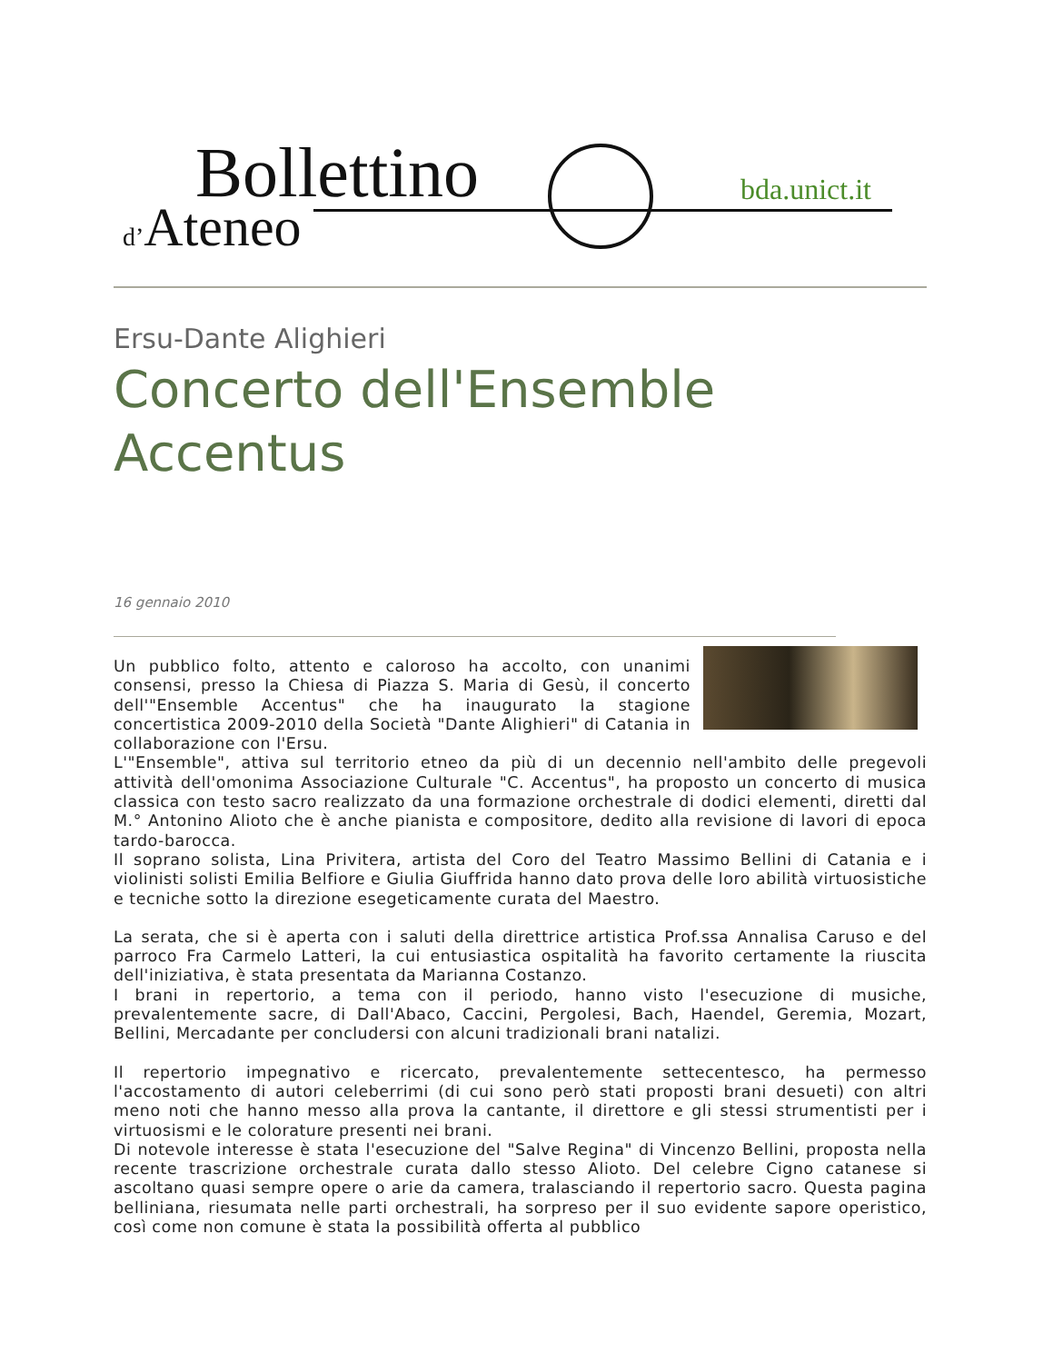Bollettino
d’Ateneo
bda.unict.it
Ersu-Dante Alighieri
Concerto dell'Ensemble Accentus
16 gennaio 2010
Un pubblico folto, attento e caloroso ha accolto, con unanimi consensi, presso la Chiesa di Piazza S. Maria di Gesù, il concerto dell'"Ensemble Accentus" che ha inaugurato la stagione concertistica 2009-2010 della Società "Dante Alighieri" di Catania in collaborazione con l'Ersu.
L'"Ensemble", attiva sul territorio etneo da più di un decennio nell'ambito delle pregevoli attività dell'omonima Associazione Culturale "C. Accentus", ha proposto un concerto di musica classica con testo sacro realizzato da una formazione orchestrale di dodici elementi, diretti dal M.° Antonino Alioto che è anche pianista e compositore, dedito alla revisione di lavori di epoca tardo-barocca.
Il soprano solista, Lina Privitera, artista del Coro del Teatro Massimo Bellini di Catania e i violinisti solisti Emilia Belfiore e Giulia Giuffrida hanno dato prova delle loro abilità virtuosistiche e tecniche sotto la direzione esegeticamente curata del Maestro.
La serata, che si è aperta con i saluti della direttrice artistica Prof.ssa Annalisa Caruso e del parroco Fra Carmelo Latteri, la cui entusiastica ospitalità ha favorito certamente la riuscita dell'iniziativa, è stata presentata da Marianna Costanzo.
I brani in repertorio, a tema con il periodo, hanno visto l'esecuzione di musiche, prevalentemente sacre, di Dall'Abaco, Caccini, Pergolesi, Bach, Haendel, Geremia, Mozart, Bellini, Mercadante per concludersi con alcuni tradizionali brani natalizi.
Il repertorio impegnativo e ricercato, prevalentemente settecentesco, ha permesso l'accostamento di autori celeberrimi (di cui sono però stati proposti brani desueti) con altri meno noti che hanno messo alla prova la cantante, il direttore e gli stessi strumentisti per i virtuosismi e le colorature presenti nei brani.
Di notevole interesse è stata l'esecuzione del "Salve Regina" di Vincenzo Bellini, proposta nella recente trascrizione orchestrale curata dallo stesso Alioto. Del celebre Cigno catanese si ascoltano quasi sempre opere o arie da camera, tralasciando il repertorio sacro. Questa pagina belliniana, riesumata nelle parti orchestrali, ha sorpreso per il suo evidente sapore operistico, così come non comune è stata la possibilità offerta al pubblico